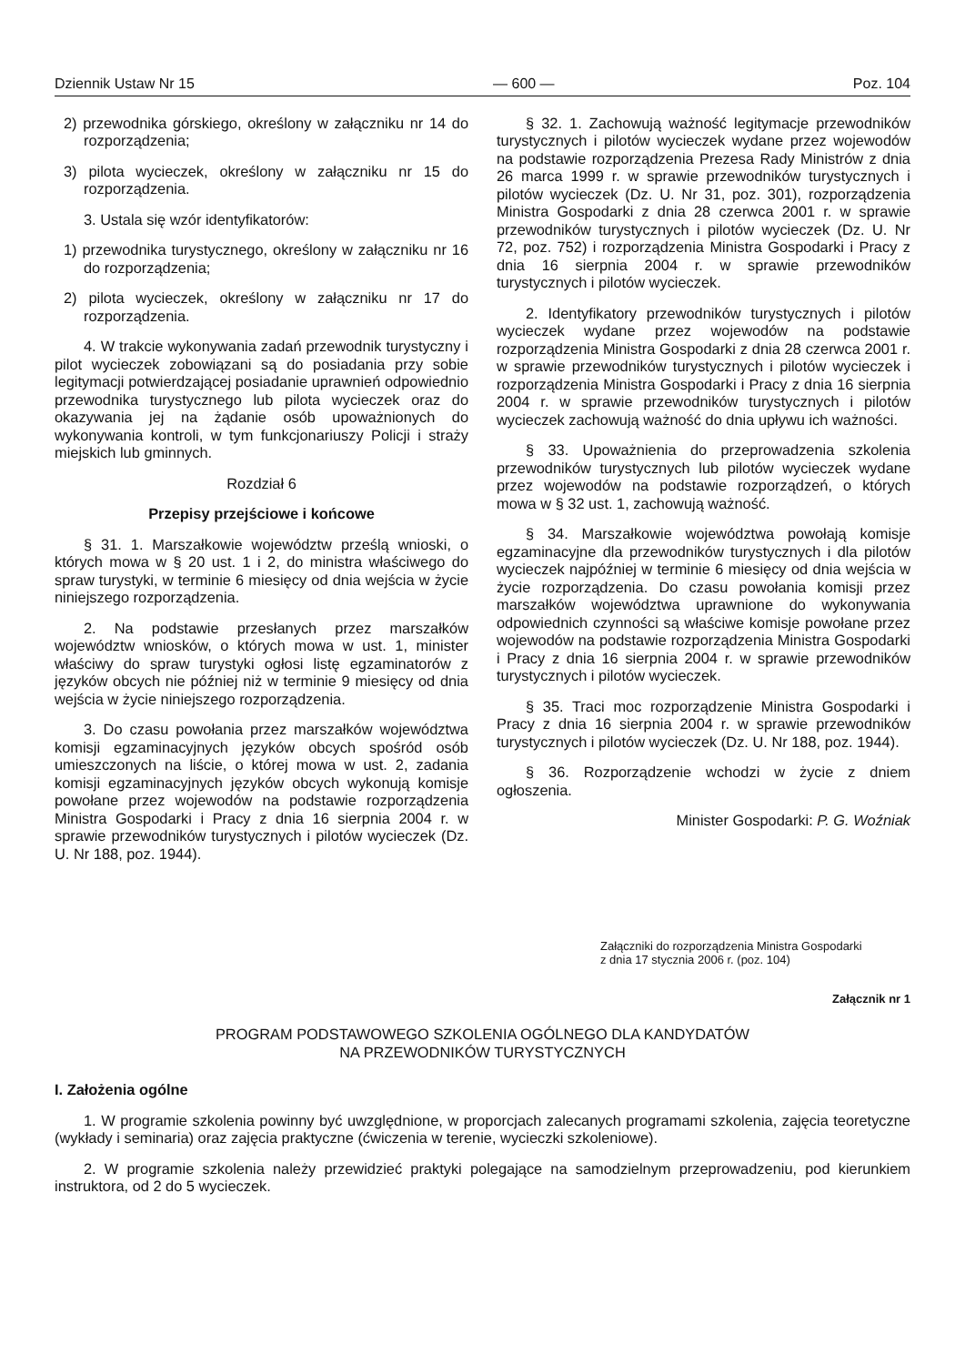Dziennik Ustaw Nr 15 — 600 — Poz. 104
2) przewodnika górskiego, określony w załączniku nr 14 do rozporządzenia;
3) pilota wycieczek, określony w załączniku nr 15 do rozporządzenia.
3. Ustala się wzór identyfikatorów:
1) przewodnika turystycznego, określony w załączniku nr 16 do rozporządzenia;
2) pilota wycieczek, określony w załączniku nr 17 do rozporządzenia.
4. W trakcie wykonywania zadań przewodnik turystyczny i pilot wycieczek zobowiązani są do posiadania przy sobie legitymacji potwierdzającej posiadanie uprawnień odpowiednio przewodnika turystycznego lub pilota wycieczek oraz do okazywania jej na żądanie osób upoważnionych do wykonywania kontroli, w tym funkcjonariuszy Policji i straży miejskich lub gminnych.
Rozdział 6
Przepisy przejściowe i końcowe
§ 31. 1. Marszałkowie województw prześlą wnioski, o których mowa w § 20 ust. 1 i 2, do ministra właściwego do spraw turystyki, w terminie 6 miesięcy od dnia wejścia w życie niniejszego rozporządzenia.
2. Na podstawie przesłanych przez marszałków województw wniosków, o których mowa w ust. 1, minister właściwy do spraw turystyki ogłosi listę egzaminatorów z języków obcych nie później niż w terminie 9 miesięcy od dnia wejścia w życie niniejszego rozporządzenia.
3. Do czasu powołania przez marszałków województwa komisji egzaminacyjnych języków obcych spośród osób umieszczonych na liście, o której mowa w ust. 2, zadania komisji egzaminacyjnych języków obcych wykonują komisje powołane przez wojewodów na podstawie rozporządzenia Ministra Gospodarki i Pracy z dnia 16 sierpnia 2004 r. w sprawie przewodników turystycznych i pilotów wycieczek (Dz. U. Nr 188, poz. 1944).
§ 32. 1. Zachowują ważność legitymacje przewodników turystycznych i pilotów wycieczek wydane przez wojewodów na podstawie rozporządzenia Prezesa Rady Ministrów z dnia 26 marca 1999 r. w sprawie przewodników turystycznych i pilotów wycieczek (Dz. U. Nr 31, poz. 301), rozporządzenia Ministra Gospodarki z dnia 28 czerwca 2001 r. w sprawie przewodników turystycznych i pilotów wycieczek (Dz. U. Nr 72, poz. 752) i rozporządzenia Ministra Gospodarki i Pracy z dnia 16 sierpnia 2004 r. w sprawie przewodników turystycznych i pilotów wycieczek.
2. Identyfikatory przewodników turystycznych i pilotów wycieczek wydane przez wojewodów na podstawie rozporządzenia Ministra Gospodarki z dnia 28 czerwca 2001 r. w sprawie przewodników turystycznych i pilotów wycieczek i rozporządzenia Ministra Gospodarki i Pracy z dnia 16 sierpnia 2004 r. w sprawie przewodników turystycznych i pilotów wycieczek zachowują ważność do dnia upływu ich ważności.
§ 33. Upoważnienia do przeprowadzenia szkolenia przewodników turystycznych lub pilotów wycieczek wydane przez wojewodów na podstawie rozporządzeń, o których mowa w § 32 ust. 1, zachowują ważność.
§ 34. Marszałkowie województwa powołają komisje egzaminacyjne dla przewodników turystycznych i dla pilotów wycieczek najpóźniej w terminie 6 miesięcy od dnia wejścia w życie rozporządzenia. Do czasu powołania komisji przez marszałków województwa uprawnione do wykonywania odpowiednich czynności są właściwe komisje powołane przez wojewodów na podstawie rozporządzenia Ministra Gospodarki i Pracy z dnia 16 sierpnia 2004 r. w sprawie przewodników turystycznych i pilotów wycieczek.
§ 35. Traci moc rozporządzenie Ministra Gospodarki i Pracy z dnia 16 sierpnia 2004 r. w sprawie przewodników turystycznych i pilotów wycieczek (Dz. U. Nr 188, poz. 1944).
§ 36. Rozporządzenie wchodzi w życie z dniem ogłoszenia.
Minister Gospodarki: P. G. Woźniak
Załączniki do rozporządzenia Ministra Gospodarki
z dnia 17 stycznia 2006 r. (poz. 104)
Załącznik nr 1
PROGRAM PODSTAWOWEGO SZKOLENIA OGÓLNEGO DLA KANDYDATÓW
NA PRZEWODNIKÓW TURYSTYCZNYCH
I. Założenia ogólne
1. W programie szkolenia powinny być uwzględnione, w proporcjach zalecanych programami szkolenia, zajęcia teoretyczne (wykłady i seminaria) oraz zajęcia praktyczne (ćwiczenia w terenie, wycieczki szkoleniowe).
2. W programie szkolenia należy przewidzieć praktyki polegające na samodzielnym przeprowadzeniu, pod kierunkiem instruktora, od 2 do 5 wycieczek.